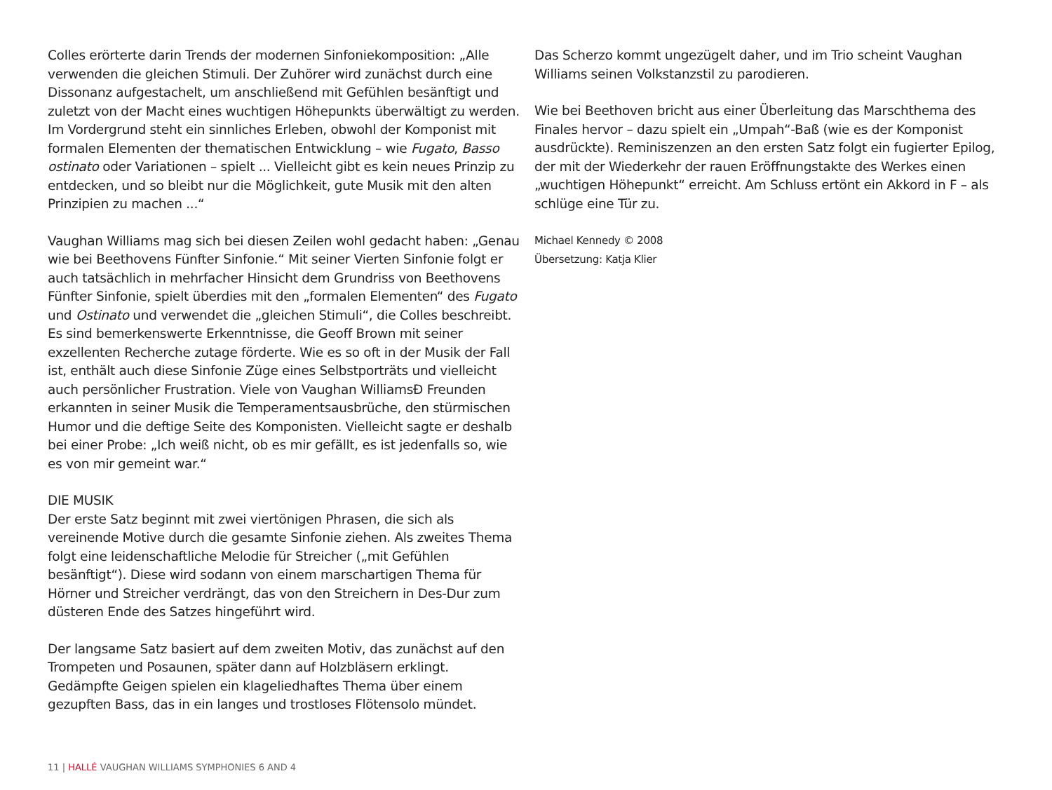Colles erörterte darin Trends der modernen Sinfoniekomposition: „Alle verwenden die gleichen Stimuli. Der Zuhörer wird zunächst durch eine Dissonanz aufgestachelt, um anschließend mit Gefühlen besänftigt und zuletzt von der Macht eines wuchtigen Höhepunkts überwältigt zu werden. Im Vordergrund steht ein sinnliches Erleben, obwohl der Komponist mit formalen Elementen der thematischen Entwicklung – wie Fugato, Basso ostinato oder Variationen – spielt ... Vielleicht gibt es kein neues Prinzip zu entdecken, und so bleibt nur die Möglichkeit, gute Musik mit den alten Prinzipien zu machen ...“
Vaughan Williams mag sich bei diesen Zeilen wohl gedacht haben: „Genau wie bei Beethovens Fünfter Sinfonie.“ Mit seiner Vierten Sinfonie folgt er auch tatsächlich in mehrfacher Hinsicht dem Grundriss von Beethovens Fünfter Sinfonie, spielt überdies mit den „formalen Elementen“ des Fugato und Ostinato und verwendet die „gleichen Stimuli“, die Colles beschreibt. Es sind bemerkenswerte Erkenntnisse, die Geoff Brown mit seiner exzellenten Recherche zutage förderte. Wie es so oft in der Musik der Fall ist, enthält auch diese Sinfonie Züge eines Selbstporträts und vielleicht auch persönlicher Frustration. Viele von Vaughan WilliamsÐ Freunden erkannten in seiner Musik die Temperamentsausbrüche, den stürmischen Humor und die deftige Seite des Komponisten. Vielleicht sagte er deshalb bei einer Probe: „Ich weiß nicht, ob es mir gefällt, es ist jedenfalls so, wie es von mir gemeint war.“
DIE MUSIK
Der erste Satz beginnt mit zwei viertönigen Phrasen, die sich als vereinende Motive durch die gesamte Sinfonie ziehen. Als zweites Thema folgt eine leidenschaftliche Melodie für Streicher („mit Gefühlen besänftigt“). Diese wird sodann von einem marschartigen Thema für Hörner und Streicher verdrängt, das von den Streichern in Des-Dur zum düsteren Ende des Satzes hingeführt wird.
Der langsame Satz basiert auf dem zweiten Motiv, das zunächst auf den Trompeten und Posaunen, später dann auf Holzbläsern erklingt. Gedämpfte Geigen spielen ein klageliedhaftes Thema über einem gezupften Bass, das in ein langes und trostloses Flötensolo mündet.
Das Scherzo kommt ungezügelt daher, und im Trio scheint Vaughan Williams seinen Volkstanzstil zu parodieren.
Wie bei Beethoven bricht aus einer Überleitung das Marschthema des Finales hervor – dazu spielt ein „Umpah“-Baß (wie es der Komponist ausdrückte). Reminiszenzen an den ersten Satz folgt ein fugierter Epilog, der mit der Wiederkehr der rauen Eröffnungstakte des Werkes einen „wuchtigen Höhepunkt“ erreicht. Am Schluss ertönt ein Akkord in F – als schlüge eine Tür zu.
Michael Kennedy © 2008
Übersetzung: Katja Klier
11 | HALLÉ VAUGHAN WILLIAMS SYMPHONIES 6 AND 4